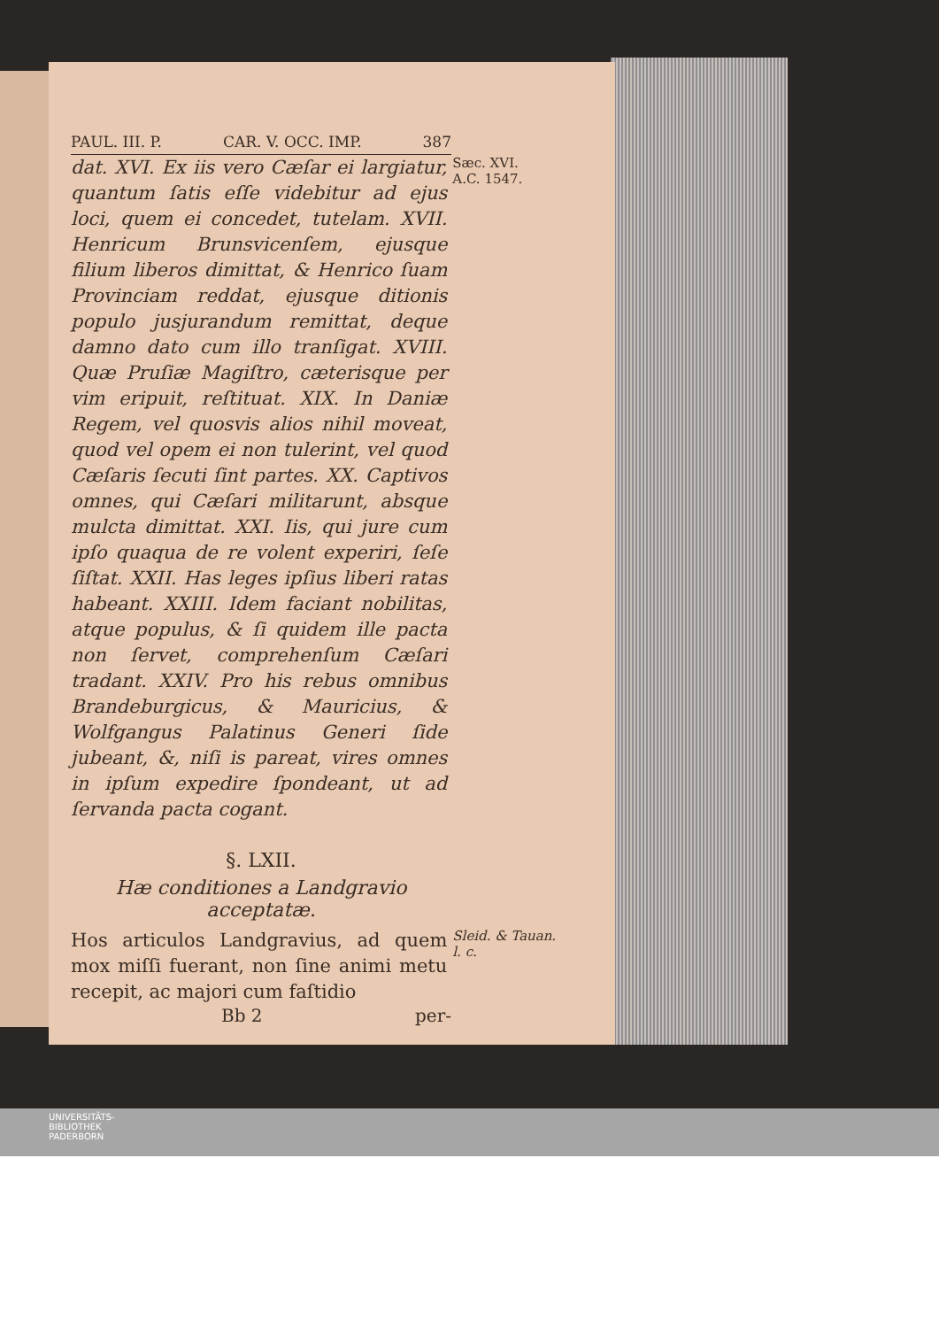PAUL. III. P. CAR. V. OCC. IMP. 387
dat. XVI. Ex iis vero Cæſar ei largiatur, quantum ſatis eſſe videbitur ad ejus loci, quem ei concedet, tutelam. XVII. Henricum Brunsvicenſem, ejusque filium liberos dimittat, & Henrico ſuam Provinciam reddat, ejusque ditionis populo jusjurandum remittat, deque damno dato cum illo tranſigat. XVIII. Quæ Pruſiæ Magiſtro, cæterisque per vim eripuit, reſtituat. XIX. In Daniæ Regem, vel quosvis alios nihil moveat, quod vel opem ei non tulerint, vel quod Cæſaris ſecuti ſint partes. XX. Captivos omnes, qui Cæſari militarunt, absque mulcta dimittat. XXI. Iis, qui jure cum ipſo quaqua de re volent experiri, ſeſe ſiſtat. XXII. Has leges ipſius liberi ratas habeant. XXIII. Idem faciant nobilitas, atque populus, & ſi quidem ille pacta non ſervet, comprehenſum Cæſari tradant. XXIV. Pro his rebus omnibus Brandeburgicus, & Mauricius, & Wolfgangus Palatinus Generi ſide jubeant, &, niſi is pareat, vires omnes in ipſum expedire ſpondeant, ut ad ſervanda pacta cogant.
Sæc. XVI.
A.C. 1547.
§. LXII.
Hæ conditiones a Landgravio acceptatæ.
Hos articulos Landgravius, ad quem mox miſſi fuerant, non ſine animi metu recepit, ac majori cum faſtidio
Sleid. & Tauan. l. c.
Bb 2 per-
UNIVERSITÄTS-
BIBLIOTHEK
PADERBORN